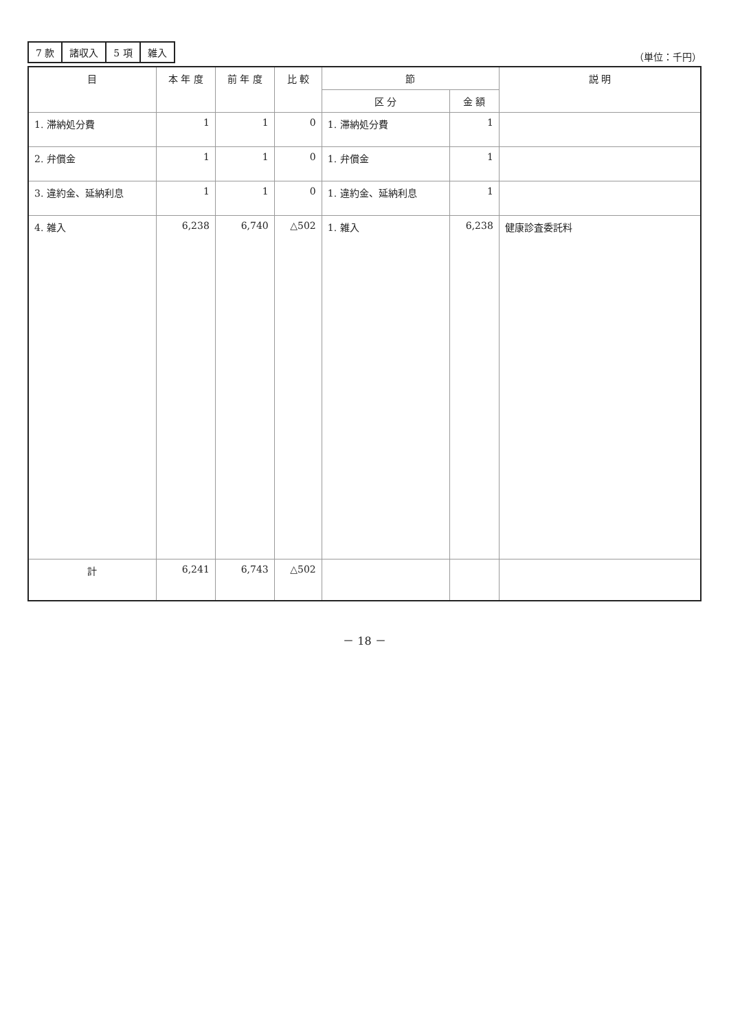| 7 款 | 諸収入 | 5 項 | 雑入 |
（単位：千円）
| 目 | 本 年 度 | 前 年 度 | 比 較 | 節 | | 説 明 |
| --- | --- | --- | --- | --- | --- | --- |
| | | | | 区 分 | 金 額 | |
| 1. 滞納処分費 | 1 | 1 | 0 | 1. 滞納処分費 | 1 | |
| 2. 弁償金 | 1 | 1 | 0 | 1. 弁償金 | 1 | |
| 3. 違約金、延納利息 | 1 | 1 | 0 | 1. 違約金、延納利息 | 1 | |
| 4. 雑入 | 6,238 | 6,740 | △502 | 1. 雑入 | 6,238 | 健康診査委託料 |
| 計 | 6,241 | 6,743 | △502 | | | |
－ 18 －